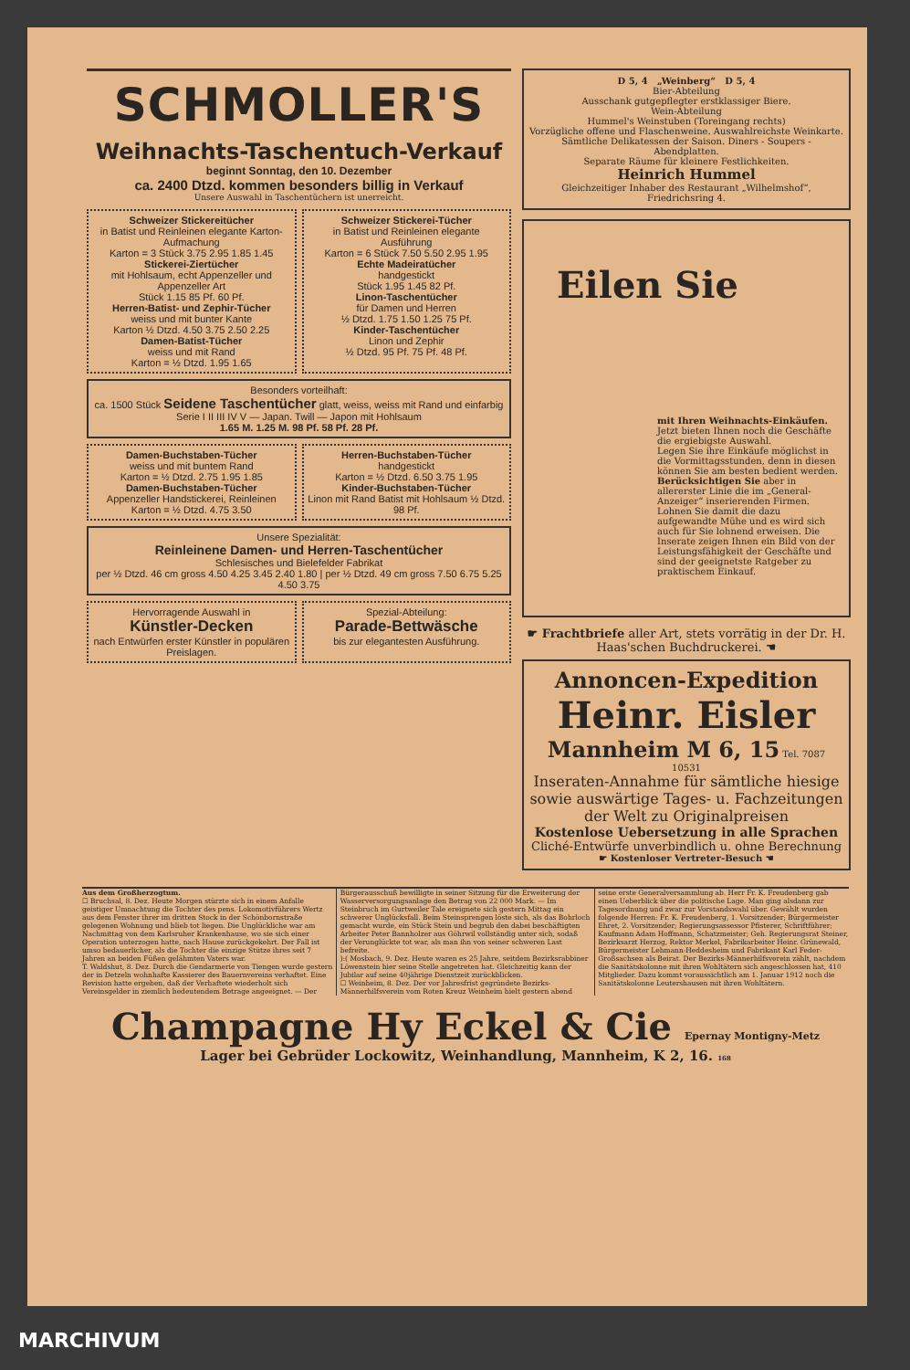SCHMOLLER'S
Weihnachts-Taschentuch-Verkauf
beginnt Sonntag, den 10. Dezember
ca. 2400 Dtzd. kommen besonders billig in Verkauf
Unsere Auswahl in Taschentüchern ist unerreicht.
Schweizer Stickereitücher
in Batist und Reinleinen elegante Karton-Aufmachung
Karton = 3 Stück 3.75 2.95 1.85 1.45
Stickerei-Ziertücher
mit Hohlsaum, echt Appenzeller und Appenzeller Art
Stück 1.15 85 Pf. 60 Pf.
Herren-Batist- und Zephir-Tücher
weiss und mit bunter Kante
Karton ½ Dtzd. 4.50 3.75 2.50 2.25
Damen-Batist-Tücher
weiss und mit Rand
Karton = ½ Dtzd. 1.95 1.65
Schweizer Stickerei-Tücher
in Batist und Reinleinen elegante Ausführung
Karton = 6 Stück 7.50 5.50 2.95 1.95
Echte Madeiratücher
handgestickt
Stück 1.95 1.45 82 Pf.
Linon-Taschentücher
für Damen und Herren
½ Dtzd. 1.75 1.50 1.25 75 Pf.
Kinder-Taschentücher
Linon und Zephir
½ Dtzd. 95 Pf. 75 Pf. 48 Pf.
Besonders vorteilhaft:
ca. 1500 Stück Seidene Taschentücher glatt, weiss, weiss mit Rand und einfarbig
Serie I II III IV V — Japan. Twill — Japon mit Hohlsaum
1.65 M. 1.25 M. 98 Pf. 58 Pf. 28 Pf.
Damen-Buchstaben-Tücher
weiss und mit buntem Rand
Karton = ½ Dtzd. 2.75 1.95 1.85
Damen-Buchstaben-Tücher
Appenzeller Handstickerei, Reinleinen
Karton = ½ Dtzd. 4.75 3.50
Herren-Buchstaben-Tücher
handgestickt
Karton = ½ Dtzd. 6.50 3.75 1.95
Kinder-Buchstaben-Tücher
Linon mit Rand Batist mit Hohlsaum ½ Dtzd. 98 Pf.
Unsere Spezialität:
Reinleinene Damen- und Herren-Taschentücher
Schlesisches und Bielefelder Fabrikat
per ½ Dtzd. 46 cm gross 4.50 4.25 3.45 2.40 1.80 | per ½ Dtzd. 49 cm gross 7.50 6.75 5.25 4.50 3.75
Hervorragende Auswahl in
Künstler-Decken
nach Entwürfen erster Künstler in populären Preislagen.
Spezial-Abteilung:
Parade-Bettwäsche
bis zur elegantesten Ausführung.
D 5, 4 „Weinberg“ D 5, 4
Bier-Abteilung
Ausschank gutgepflegter erstklassiger Biere.
Wein-Abteilung
Hummel's Weinstuben (Toreingang rechts)
Vorzügliche offene und Flaschenweine. Auswahlreichste Weinkarte.
Sämtliche Delikatessen der Saison. Diners - Soupers - Abendplatten.
Separate Räume für kleinere Festlichkeiten.
Heinrich Hummel
Gleichzeitiger Inhaber des Restaurant „Wilhelmshof“, Friedrichsring 4.
Eilen Sie
mit Ihren Weihnachts-Einkäufen.
Jetzt bieten Ihnen noch die Geschäfte die ergiebigste Auswahl.
Legen Sie ihre Einkäufe möglichst in die Vormittagsstunden, denn in diesen können Sie am besten bedient werden.
Berücksichtigen Sie aber in allererster Linie die im „General-Anzeiger“ inserierenden Firmen.
Lohnen Sie damit die dazu aufgewandte Mühe und es wird sich auch für Sie lohnend erweisen. Die Inserate zeigen Ihnen ein Bild von der Leistungsfähigkeit der Geschäfte und sind der geeignetste Ratgeber zu praktischem Einkauf.
☛ Frachtbriefe aller Art, stets vorrätig in der Dr. H. Haas'schen Buchdruckerei. ☚
Annoncen-Expedition
Heinr. Eisler
Mannheim M 6, 15 Tel. 7087
10531
Inseraten-Annahme für sämtliche hiesige sowie auswärtige Tages- u. Fachzeitungen der Welt zu Originalpreisen
Kostenlose Uebersetzung in alle Sprachen
Cliché-Entwürfe unverbindlich u. ohne Berechnung
☛ Kostenloser Vertreter-Besuch ☚
Aus dem Großherzogtum.
☐ Bruchsal, 8. Dez. Heute Morgen stürzte sich in einem Anfalle geistiger Umnachtung die Tochter des pens. Lokomotivführers Wertz aus dem Fenster ihrer im dritten Stock in der Schönbornstraße gelegenen Wohnung und blieb tot liegen. Die Unglückliche war am Nachmittag von dem Karlsruher Krankenhause, wo sie sich einer Operation unterzogen hatte, nach Hause zurückgekehrt. Der Fall ist umso bedauerlicher, als die Tochter die einzige Stütze ihres seit 7 Jahren an beiden Füßen gelähmten Vaters war.
T. Waldshut, 8. Dez. Durch die Gendarmerie von Tiengen wurde gestern der in Detzeln wohnhafte Kassierer des Bauernvereins verhaftet. Eine Revision hatte ergeben, daß der Verhaftete wiederholt sich Vereinsgelder in ziemlich bedeutendem Betrage angeeignet. — Der Bürgerausschuß bewilligte in seiner Sitzung für die Erweiterung der Wasserversorgungsanlage den Betrag von 22 000 Mark. — Im Steinbruch im Gurtweiler Tale ereignete sich gestern Mittag ein schwerer Unglücksfall. Beim Steinsprengen löste sich, als das Bohrloch gemacht wurde, ein Stück Stein und begrub den dabei beschäftigten Arbeiter Peter Bannholzer aus Göhrwil vollständig unter sich, sodaß der Verunglückte tot war, als man ihn von seiner schweren Last befreite.
):( Mosbach, 9. Dez. Heute waren es 25 Jahre, seitdem Bezirksrabbiner Löwenstein hier seine Stelle angetreten hat. Gleichzeitig kann der Jubilar auf seine 40jährige Dienstzeit zurückblicken.
☐ Weinheim, 8. Dez. Der vor Jahresfrist gegründete Bezirks-Männerhilfsverein vom Roten Kreuz Weinheim hielt gestern abend seine erste Generalversammlung ab. Herr Fr. K. Freudenberg gab einen Ueberblick über die politische Lage. Man ging alsdann zur Tagesordnung und zwar zur Vorstandswahl über. Gewählt wurden folgende Herren: Fr. K. Freudenberg, 1. Vorsitzender; Bürgermeister Ehret, 2. Vorsitzender; Regierungsassessor Pfisterer, Schriftführer; Kaufmann Adam Hoffmann, Schatzmeister; Geh. Regierungsrat Steiner, Bezirksarzt Herzog, Rektor Merkel, Fabrikarbeiter Heinr. Grünewald, Bürgermeister Lehmann-Heddesheim und Fabrikant Karl Feder-Großsachsen als Beirat. Der Bezirks-Männerhilfsverein zählt, nachdem die Sanitätskolonne mit ihren Wohltätern sich angeschlossen hat, 410 Mitglieder. Dazu kommt voraussichtlich am 1. Januar 1912 noch die Sanitätskolonne Leutershausen mit ihren Wohltätern.
Champagne Hy Eckel & Cie Epernay Montigny-Metz
Lager bei Gebrüder Lockowitz, Weinhandlung, Mannheim, K 2, 16. 168
MARCHIVUM